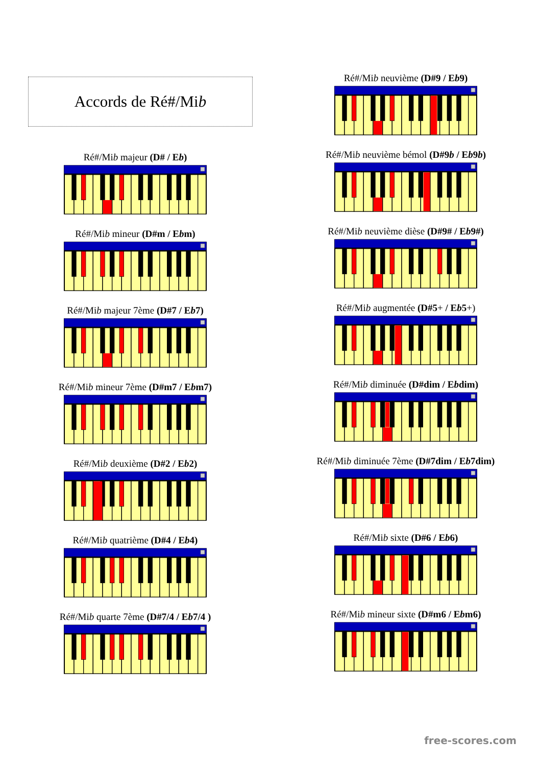Accords de Ré#/Mi b
Ré#/Mib majeur (D# / Eb)
Ré#/Mib mineur (D#m / Ebm)
Ré#/Mib majeur 7ème (D#7 / Eb7)
Ré#/Mib mineur 7ème (D#m7 / Ebm7)
Ré#/Mib deuxième (D#2 / Eb2)
Ré#/Mib quatrième (D#4 / Eb4)
Ré#/Mib quarte 7ème (D#7/4 / Eb7/4 )
Ré#/Mib neuvième (D#9 / Eb9)
Ré#/Mib neuvième bémol (D#9b / Eb9b)
Ré#/Mib neuvième dièse (D#9# / Eb9#)
Ré#/Mib augmentée (D#5+ / Eb5+)
Ré#/Mib diminuée (D#dim / Ebdim)
Ré#/Mib diminuée 7ème (D#7dim / Eb7dim)
Ré#/Mib sixte (D#6 / Eb6)
Ré#/Mib mineur sixte (D#m6 / Ebm6)
free-scores.com